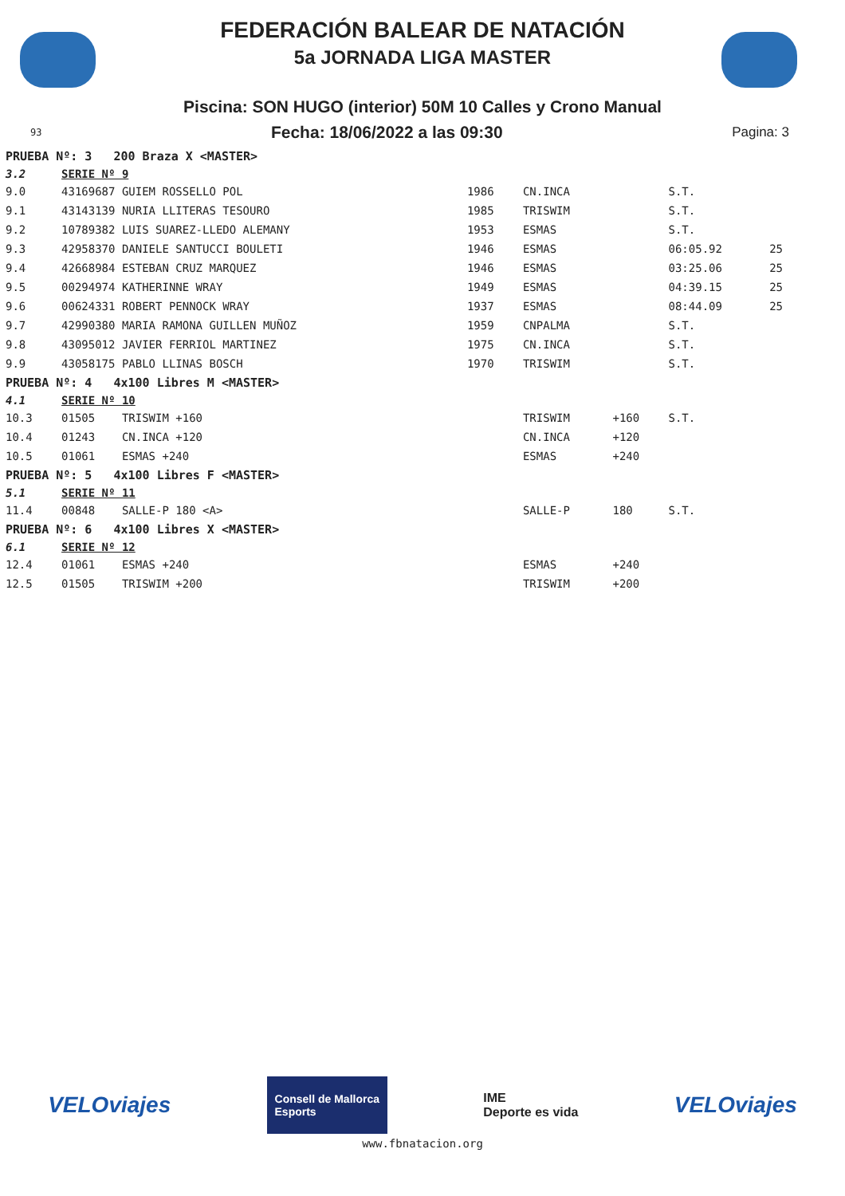FEDERACIÓN BALEAR DE NATACIÓN
5a JORNADA LIGA MASTER
Piscina: SON HUGO (interior) 50M 10 Calles y Crono Manual
93 Fecha: 18/06/2022 a las 09:30 Pagina: 3
| PRUEBA Nº: 3 200 Braza X <MASTER> | | | | | | |
| 3.2 | SERIE Nº 9 | | | | | |
| 9.0 | 43169687 GUIEM ROSSELLO POL | 1986 | CN.INCA | | S.T. | |
| 9.1 | 43143139 NURIA LLITERAS TESOURO | 1985 | TRISWIM | | S.T. | |
| 9.2 | 10789382 LUIS SUAREZ-LLEDO ALEMANY | 1953 | ESMAS | | S.T. | |
| 9.3 | 42958370 DANIELE SANTUCCI BOULETI | 1946 | ESMAS | | 06:05.92 | 25 |
| 9.4 | 42668984 ESTEBAN CRUZ MARQUEZ | 1946 | ESMAS | | 03:25.06 | 25 |
| 9.5 | 00294974 KATHERINNE WRAY | 1949 | ESMAS | | 04:39.15 | 25 |
| 9.6 | 00624331 ROBERT PENNOCK WRAY | 1937 | ESMAS | | 08:44.09 | 25 |
| 9.7 | 42990380 MARIA RAMONA GUILLEN MUÑOZ | 1959 | CNPALMA | | S.T. | |
| 9.8 | 43095012 JAVIER FERRIOL MARTINEZ | 1975 | CN.INCA | | S.T. | |
| 9.9 | 43058175 PABLO LLINAS BOSCH | 1970 | TRISWIM | | S.T. | |
| PRUEBA Nº: 4 4x100 Libres M <MASTER> | | | | | | |
| 4.1 | SERIE Nº 10 | | | | | |
| 10.3 | 01505 TRISWIM +160 | | TRISWIM | +160 | S.T. | |
| 10.4 | 01243 CN.INCA +120 | | CN.INCA | +120 | | |
| 10.5 | 01061 ESMAS +240 | | ESMAS | +240 | | |
| PRUEBA Nº: 5 4x100 Libres F <MASTER> | | | | | | |
| 5.1 | SERIE Nº 11 | | | | | |
| 11.4 | 00848 SALLE-P 180 <A> | | SALLE-P | 180 | S.T. | |
| PRUEBA Nº: 6 4x100 Libres X <MASTER> | | | | | | |
| 6.1 | SERIE Nº 12 | | | | | |
| 12.4 | 01061 ESMAS +240 | | ESMAS | +240 | | |
| 12.5 | 01505 TRISWIM +200 | | TRISWIM | +200 | | |
VELOviajes Consell de Mallorca
Esports IME
Deporte es vida VELOviajes
www.fbnatacion.org